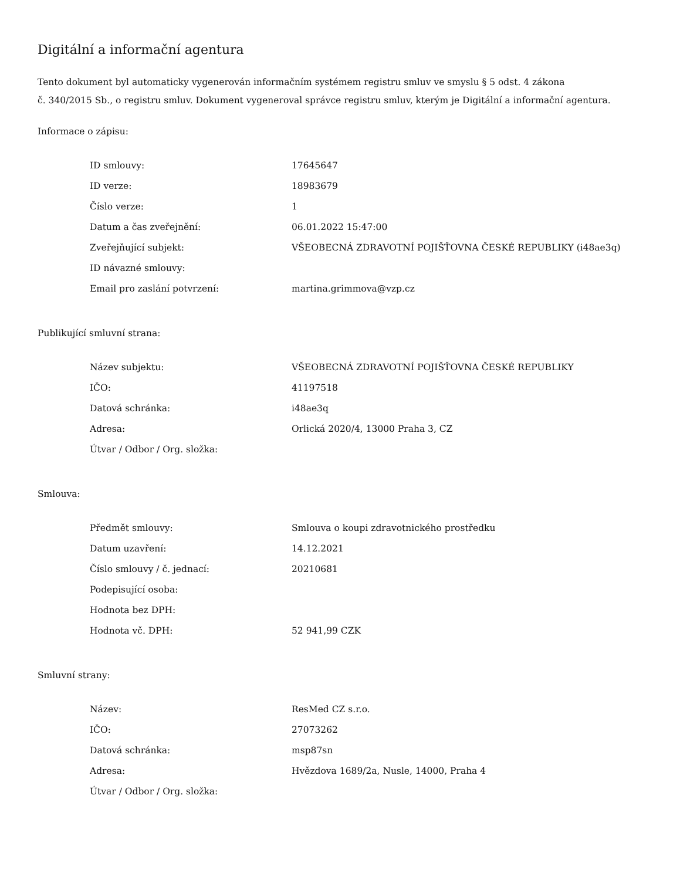Digitální a informační agentura
Tento dokument byl automaticky vygenerován informačním systémem registru smluv ve smyslu § 5 odst. 4 zákona
č. 340/2015 Sb., o registru smluv. Dokument vygeneroval správce registru smluv, kterým je Digitální a informační agentura.
Informace o zápisu:
| ID smlouvy: | 17645647 |
| ID verze: | 18983679 |
| Číslo verze: | 1 |
| Datum a čas zveřejnění: | 06.01.2022 15:47:00 |
| Zveřejňující subjekt: | VŠEOBECNÁ ZDRAVOTNÍ POJIŠŤOVNA ČESKÉ REPUBLIKY (i48ae3q) |
| ID návazné smlouvy: | |
| Email pro zaslání potvrzení: | martina.grimmova@vzp.cz |
Publikující smluvní strana:
| Název subjektu: | VŠEOBECNÁ ZDRAVOTNÍ POJIŠŤOVNA ČESKÉ REPUBLIKY |
| IČO: | 41197518 |
| Datová schránka: | i48ae3q |
| Adresa: | Orlická 2020/4, 13000 Praha 3, CZ |
| Útvar / Odbor / Org. složka: | |
Smlouva:
| Předmět smlouvy: | Smlouva o koupi zdravotnického prostředku |
| Datum uzavření: | 14.12.2021 |
| Číslo smlouvy / č. jednací: | 20210681 |
| Podepisující osoba: | |
| Hodnota bez DPH: | |
| Hodnota vč. DPH: | 52 941,99 CZK |
Smluvní strany:
| Název: | ResMed CZ s.r.o. |
| IČO: | 27073262 |
| Datová schránka: | msp87sn |
| Adresa: | Hvězdova 1689/2a, Nusle, 14000, Praha 4 |
| Útvar / Odbor / Org. složka: | |